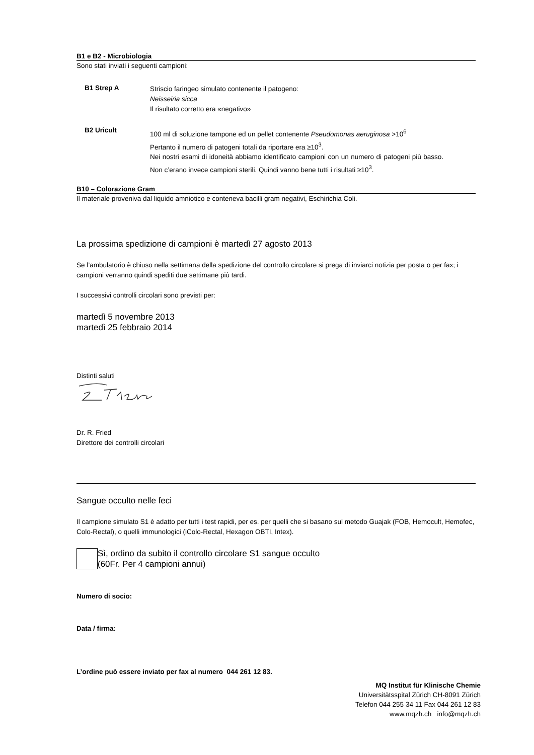B1 e B2 - Microbiologia
Sono stati inviati i seguenti campioni:
B1 Strep A
Striscio faringeo simulato contenente il patogeno:
Neisseiria sicca
Il risultato corretto era «negativo»
B2 Uricult
100 ml di soluzione tampone ed un pellet contenente Pseudomonas aeruginosa >10<sup>6</sup>
Pertanto il numero di patogeni totali da riportare era ≥10<sup>3</sup>.
Nei nostri esami di idoneità abbiamo identificato campioni con un numero di patogeni più basso. Non c’erano invece campioni sterili. Quindi vanno bene tutti i risultati ≥10<sup>3</sup>.
B10 – Colorazione Gram
Il materiale proveniva dal liquido amniotico e conteneva bacilli gram negativi, Eschirichia Coli.
La prossima spedizione di campioni è martedì 27 agosto 2013
Se l’ambulatorio è chiuso nella settimana della spedizione del controllo circolare si prega di inviarci notizia per posta o per fax; i campioni verranno quindi spediti due settimane più tardi.
I successivi controlli circolari sono previsti per:
martedì 5 novembre 2013
martedì 25 febbraio 2014
Distinti saluti
Dr. R. Fried
Direttore dei controlli circolari
Sangue occulto nelle feci
Il campione simulato S1 è adatto per tutti i test rapidi, per es. per quelli che si basano sul metodo Guajak (FOB, Hemocult, Hemofec, Colo-Rectal), o quelli immunologici (iColo-Rectal, Hexagon OBTI, Intex).
Sì, ordino da subito il controllo circolare S1 sangue occulto
(60Fr. Per 4 campioni annui)
Numero di socio:
Data / firma:
L’ordine può essere inviato per fax al numero 044 261 12 83.
MQ Institut für Klinische Chemie
Universitätsspital Zürich CH-8091 Zürich
Telefon 044 255 34 11 Fax 044 261 12 83
www.mqzh.ch info@mqzh.ch